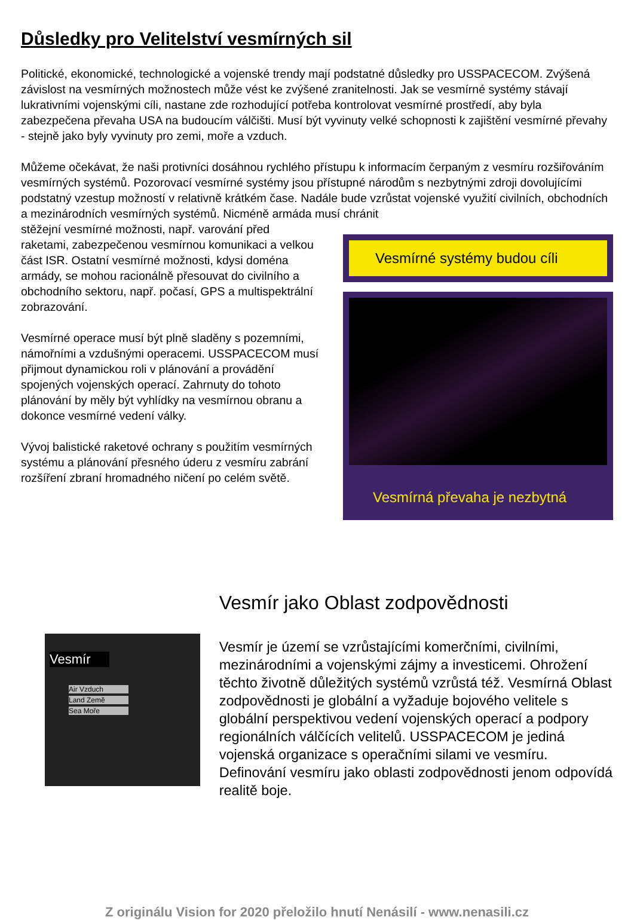Důsledky pro Velitelství vesmírných sil
Politické, ekonomické, technologické a vojenské trendy mají podstatné důsledky pro USSPACECOM. Zvýšená závislost na vesmírných možnostech může vést ke zvýšené zranitelnosti. Jak se vesmírné systémy stávají lukrativními vojenskými cíli, nastane zde rozhodující potřeba kontrolovat vesmírné prostředí, aby byla zabezpečena převaha USA na budoucím válčišti. Musí být vyvinuty velké schopnosti k zajištění vesmírné převahy - stejně jako byly vyvinuty pro zemi, moře a vzduch.
Můžeme očekávat, že naši protivníci dosáhnou rychlého přístupu k informacím čerpaným z vesmíru rozšiřováním vesmírných systémů. Pozorovací vesmírné systémy jsou přístupné národům s nezbytnými zdroji dovolujícími podstatný vzestup možností v relativně krátkém čase. Nadále bude vzrůstat vojenské využití civilních, obchodních a mezinárodních vesmírných systémů. Nicméně armáda musí chránit
stěžejní vesmírné možnosti, např. varování před raketami, zabezpečenou vesmírnou komunikaci a velkou část ISR. Ostatní vesmírné možnosti, kdysi doména armády, se mohou racionálně přesouvat do civilního a obchodního sektoru, např. počasí, GPS a multispektrální zobrazování.
Vesmírné operace musí být plně sladěny s pozemními, námořními a vzdušnými operacemi. USSPACECOM musí přijmout dynamickou roli v plánování a provádění spojených vojenských operací. Zahrnuty do tohoto plánování by měly být vyhlídky na vesmírnou obranu a dokonce vesmírné vedení války.
Vývoj balistické raketové ochrany s použitím vesmírných systému a plánování přesného úderu z vesmíru zabrání rozšíření zbraní hromadného ničení po celém světě.
Vesmírné systémy budou cíli
Vesmírná převaha je nezbytná
Vesmír
Air Vzduch
Land Země
Sea Moře
Vesmír jako Oblast zodpovědnosti
Vesmír je území se vzrůstajícími komerčními, civilními, mezinárodními a vojenskými zájmy a investicemi. Ohrožení těchto životně důležitých systémů vzrůstá též. Vesmírná Oblast zodpovědnosti je globální a vyžaduje bojového velitele s globální perspektivou vedení vojenských operací a podpory regionálních válčících velitelů. USSPACECOM je jediná vojenská organizace s operačními silami ve vesmíru. Definování vesmíru jako oblasti zodpovědnosti jenom odpovídá realitě boje.
Z originálu Vision for 2020 přeložilo hnutí Nenásilí - www.nenasili.cz